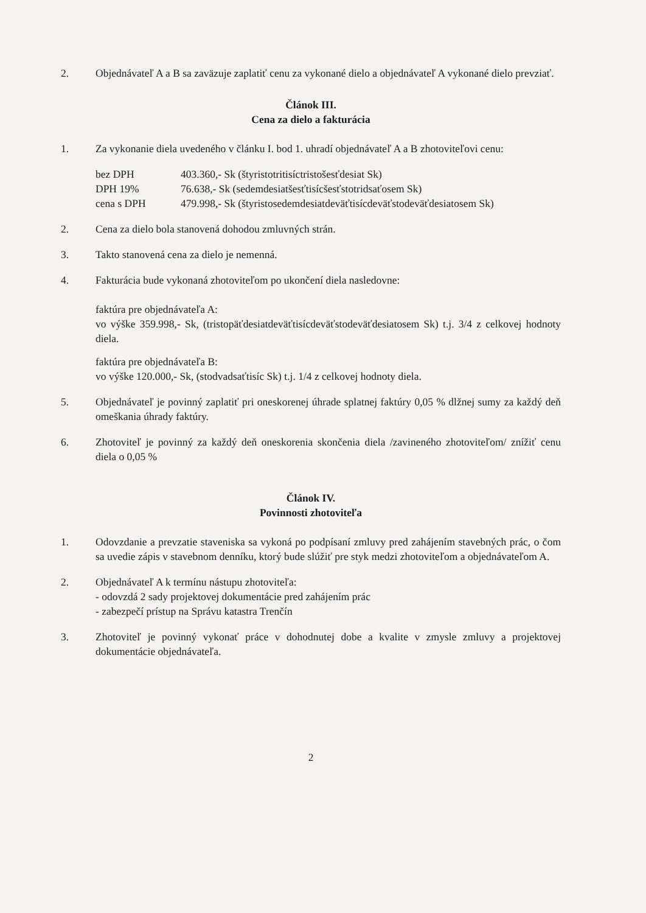2. Objednávateľ A a B sa zaväzuje zaplatiť cenu za vykonané dielo a objednávateľ A vykonané dielo prevziať.
Článok III.
Cena za dielo a fakturácia
1. Za vykonanie diela uvedeného v článku I. bod 1. uhradí objednávateľ A a B zhotoviteľovi cenu:
bez DPH
403.360,- Sk (štyristotritisíctristošesťdesiat Sk)
DPH 19%
76.638,- Sk (sedemdesiatšesťtisícšesťstotridsaťosem Sk)
cena s DPH
479.998,- Sk (štyristosedemdesiatdeväťtisícdeväťstodeväťdesiatosem Sk)
2. Cena za dielo bola stanovená dohodou zmluvných strán.
3. Takto stanovená cena za dielo je nemenná.
4. Fakturácia bude vykonaná zhotoviteľom po ukončení diela nasledovne:
faktúra pre objednávateľa A:
vo výške 359.998,- Sk, (tristopäťdesiatdeväťtisícdeväťstodeväťdesiatosem Sk) t.j. 3/4 z celkovej hodnoty diela.
faktúra pre objednávateľa B:
vo výške 120.000,- Sk, (stodvadsaťtisíc Sk) t.j. 1/4 z celkovej hodnoty diela.
5. Objednávateľ je povinný zaplatiť pri oneskorenej úhrade splatnej faktúry 0,05 % dlžnej sumy za každý deň omeškania úhrady faktúry.
6. Zhotoviteľ je povinný za každý deň oneskorenia skončenia diela /zavineného zhotoviteľom/ znížiť cenu diela o 0,05 %
Článok IV.
Povinnosti zhotoviteľa
1. Odovzdanie a prevzatie staveniska sa vykoná po podpísaní zmluvy pred zahájením stavebných prác, o čom sa uvedie zápis v stavebnom denníku, ktorý bude slúžiť pre styk medzi zhotoviteľom a objednávateľom A.
2. Objednávateľ A k termínu nástupu zhotoviteľa:
- odovzdá 2 sady projektovej dokumentácie pred zahájením prác
- zabezpečí prístup na Správu katastra Trenčín
3. Zhotoviteľ je povinný vykonať práce v dohodnutej dobe a kvalite v zmysle zmluvy a projektovej dokumentácie objednávateľa.
2